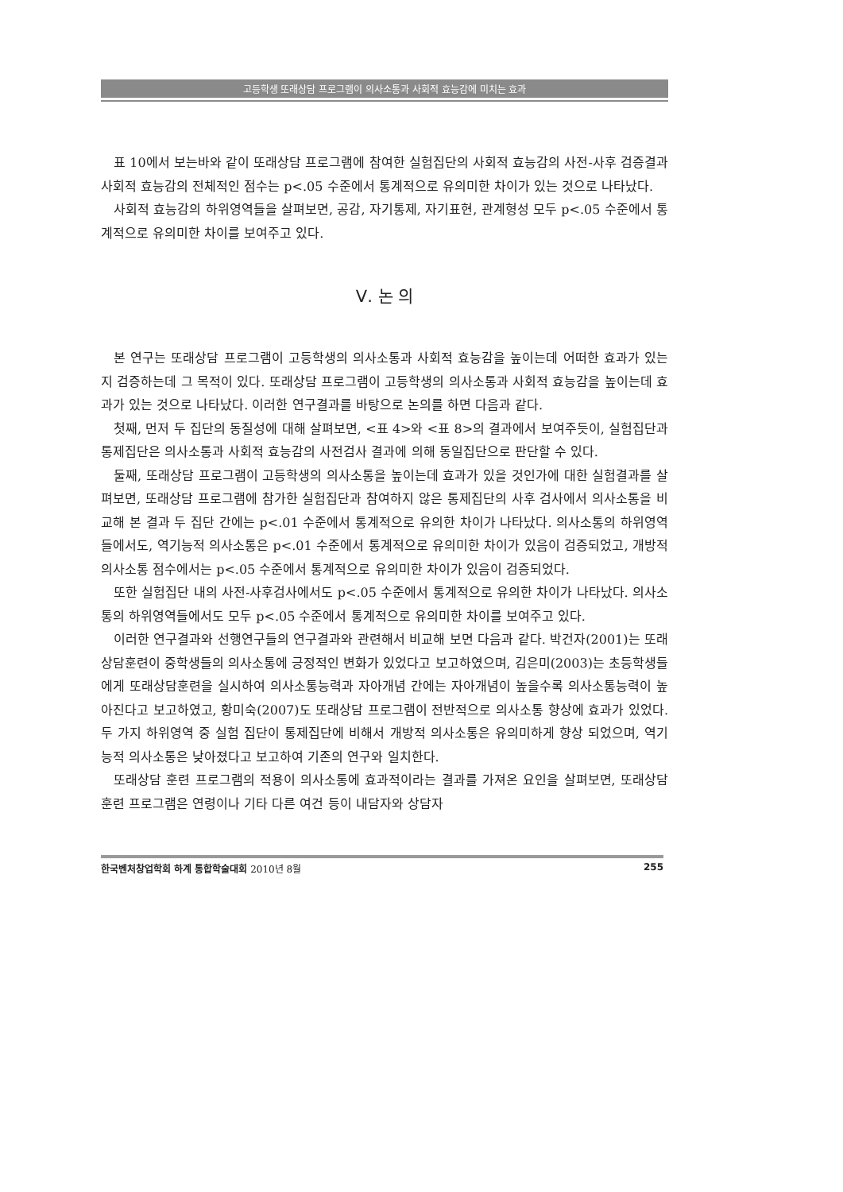고등학생 또래상담 프로그램이 의사소통과 사회적 효능감에 미치는 효과
표 10에서 보는바와 같이 또래상담 프로그램에 참여한 실험집단의 사회적 효능감의 사전-사후 검증결과 사회적 효능감의 전체적인 점수는 p<.05 수준에서 통계적으로 유의미한 차이가 있는 것으로 나타났다.
사회적 효능감의 하위영역들을 살펴보면, 공감, 자기통제, 자기표현, 관계형성 모두 p<.05 수준에서 통계적으로 유의미한 차이를 보여주고 있다.
Ⅴ. 논 의
본 연구는 또래상담 프로그램이 고등학생의 의사소통과 사회적 효능감을 높이는데 어떠한 효과가 있는지 검증하는데 그 목적이 있다. 또래상담 프로그램이 고등학생의 의사소통과 사회적 효능감을 높이는데 효과가 있는 것으로 나타났다. 이러한 연구결과를 바탕으로 논의를 하면 다음과 같다.
첫째, 먼저 두 집단의 동질성에 대해 살펴보면, <표 4>와 <표 8>의 결과에서 보여주듯이, 실험집단과 통제집단은 의사소통과 사회적 효능감의 사전검사 결과에 의해 동일집단으로 판단할 수 있다.
둘째, 또래상담 프로그램이 고등학생의 의사소통을 높이는데 효과가 있을 것인가에 대한 실험결과를 살펴보면, 또래상담 프로그램에 참가한 실험집단과 참여하지 않은 통제집단의 사후 검사에서 의사소통을 비교해 본 결과 두 집단 간에는 p<.01 수준에서 통계적으로 유의한 차이가 나타났다. 의사소통의 하위영역들에서도, 역기능적 의사소통은 p<.01 수준에서 통계적으로 유의미한 차이가 있음이 검증되었고, 개방적 의사소통 점수에서는 p<.05 수준에서 통계적으로 유의미한 차이가 있음이 검증되었다.
또한 실험집단 내의 사전-사후검사에서도 p<.05 수준에서 통계적으로 유의한 차이가 나타났다. 의사소통의 하위영역들에서도 모두 p<.05 수준에서 통계적으로 유의미한 차이를 보여주고 있다.
이러한 연구결과와 선행연구들의 연구결과와 관련해서 비교해 보면 다음과 같다. 박건자(2001)는 또래상담훈련이 중학생들의 의사소통에 긍정적인 변화가 있었다고 보고하였으며, 김은미(2003)는 초등학생들에게 또래상담훈련을 실시하여 의사소통능력과 자아개념 간에는 자아개념이 높을수록 의사소통능력이 높아진다고 보고하였고, 황미숙(2007)도 또래상담 프로그램이 전반적으로 의사소통 향상에 효과가 있었다. 두 가지 하위영역 중 실험 집단이 통제집단에 비해서 개방적 의사소통은 유의미하게 향상 되었으며, 역기능적 의사소통은 낮아졌다고 보고하여 기존의 연구와 일치한다.
또래상담 훈련 프로그램의 적용이 의사소통에 효과적이라는 결과를 가져온 요인을 살펴보면, 또래상담 훈련 프로그램은 연령이나 기타 다른 여건 등이 내담자와 상담자
한국벤처창업학회 하계 통합학술대회 2010년 8월 255